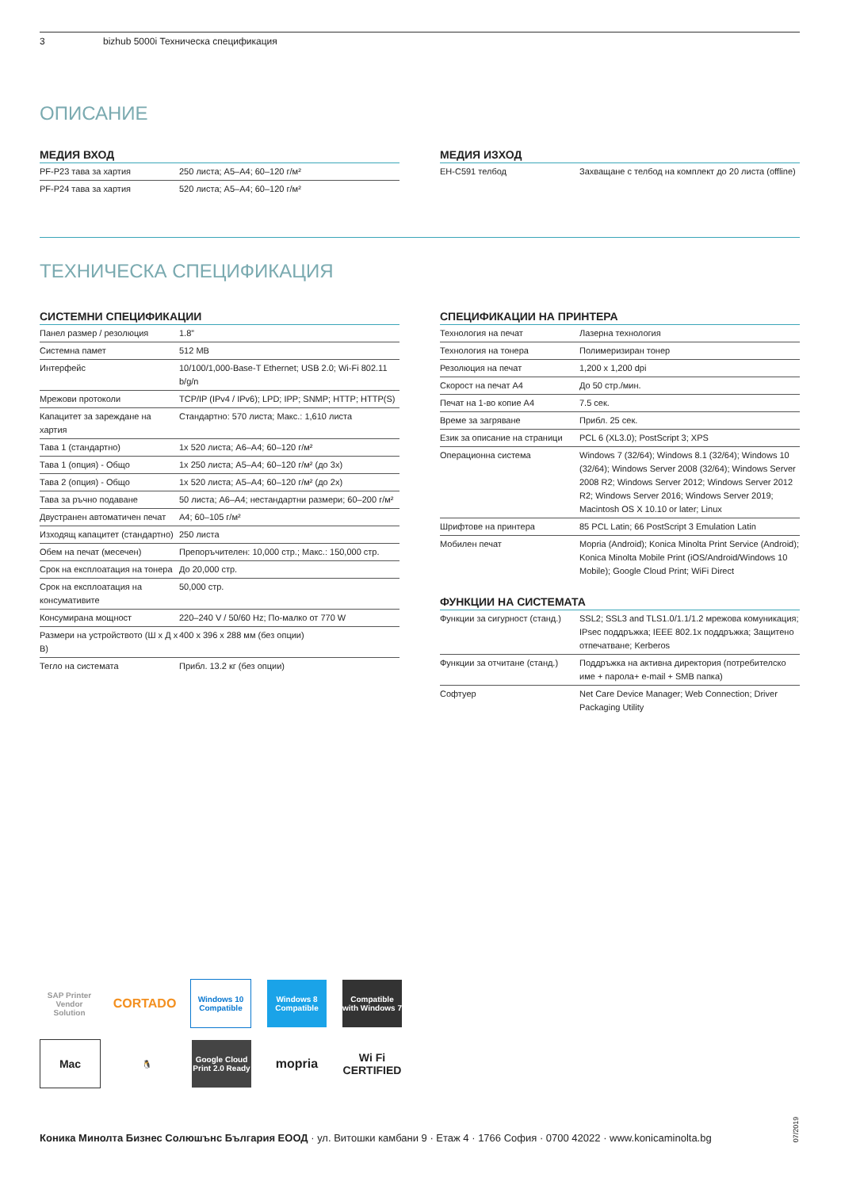3 bizhub 5000i Техническа спецификация
ОПИСАНИЕ
МЕДИЯ ВХОД
| PF-P23 тава за хартия | 250 листа; A5–A4; 60–120 г/м² |
| PF-P24 тава за хартия | 520 листа; A5–A4; 60–120 г/м² |
МЕДИЯ ИЗХОД
| EH-C591 телбод | Захващане с телбод на комплект до 20 листа (offline) |
ТЕХНИЧЕСКА СПЕЦИФИКАЦИЯ
СИСТЕМНИ СПЕЦИФИКАЦИИ
| Панел размер / резолюция | 1.8” |
| Системна памет | 512 MB |
| Интерфейс | 10/100/1,000-Base-T Ethernet; USB 2.0; Wi-Fi 802.11 b/g/n |
| Мрежови протоколи | TCP/IP (IPv4 / IPv6); LPD; IPP; SNMP; HTTP; HTTP(S) |
| Капацитет за зареждане на хартия | Стандартно: 570 листа; Макс.: 1,610 листа |
| Тава 1 (стандартно) | 1x 520 листа; A6–A4; 60–120 г/м² |
| Тава 1 (опция) - Общо | 1x 250 листа; A5–A4; 60–120 г/м² (до 3x) |
| Тава 2 (опция) - Общо | 1x 520 листа; A5–A4; 60–120 г/м² (до 2x) |
| Тава за ръчно подаване | 50 листа; A6–A4; нестандартни размери; 60–200 г/м² |
| Двустранен автоматичен печат | A4; 60–105 г/м² |
| Изходящ капацитет (стандартно) | 250 листа |
| Обем на печат (месечен) | Препоръчителен: 10,000 стр.; Макс.: 150,000 стр. |
| Срок на експлоатация на тонера | До 20,000 стр. |
| Срок на експлоатация на консумативите | 50,000 стр. |
| Консумирана мощност | 220–240 V / 50/60 Hz; По-малко от 770 W |
| Размери на устройството (Ш x Д x В) | 400 x 396 x 288 мм (без опции) |
| Тегло на системата | Прибл. 13.2 кг (без опции) |
СПЕЦИФИКАЦИИ НА ПРИНТЕРА
| Технология на печат | Лазерна технология |
| Технология на тонера | Полимеризиран тонер |
| Резолюция на печат | 1,200 x 1,200 dpi |
| Скорост на печат A4 | До 50 стр./мин. |
| Печат на 1-во копие A4 | 7.5 сек. |
| Време за загряване | Прибл. 25 сек. |
| Език за описание на страници | PCL 6 (XL3.0); PostScript 3; XPS |
| Операционна система | Windows 7 (32/64); Windows 8.1 (32/64); Windows 10 (32/64); Windows Server 2008 (32/64); Windows Server 2008 R2; Windows Server 2012; Windows Server 2012 R2; Windows Server 2016; Windows Server 2019; Macintosh OS X 10.10 or later; Linux |
| Шрифтове на принтера | 85 PCL Latin; 66 PostScript 3 Emulation Latin |
| Мобилен печат | Mopria (Android); Konica Minolta Print Service (Android); Konica Minolta Mobile Print (iOS/Android/Windows 10 Mobile); Google Cloud Print; WiFi Direct |
ФУНКЦИИ НА СИСТЕМАТА
| Функции за сигурност (станд.) | SSL2; SSL3 and TLS1.0/1.1/1.2 мрежова комуникация; IPsec поддръжка; IEEE 802.1x поддръжка; Защитено отпечатване; Kerberos |
| Функции за отчитане (станд.) | Поддръжка на активна директория (потребителско име + парола+ e-mail + SMB папка) |
| Софтуер | Net Care Device Manager; Web Connection; Driver Packaging Utility |
SAP Printer Vendor Solution
CORTADO
Windows 10 Compatible
Windows 8 Compatible
Compatible with Windows 7
Mac
🐧
Google Cloud Print 2.0 Ready
mopria
Wi Fi CERTIFIED
Коника Минолта Бизнес Солюшънс България ЕООД · ул. Витошки камбани 9 · Етаж 4 · 1766 София · 0700 42022 · www.konicaminolta.bg
07/2019